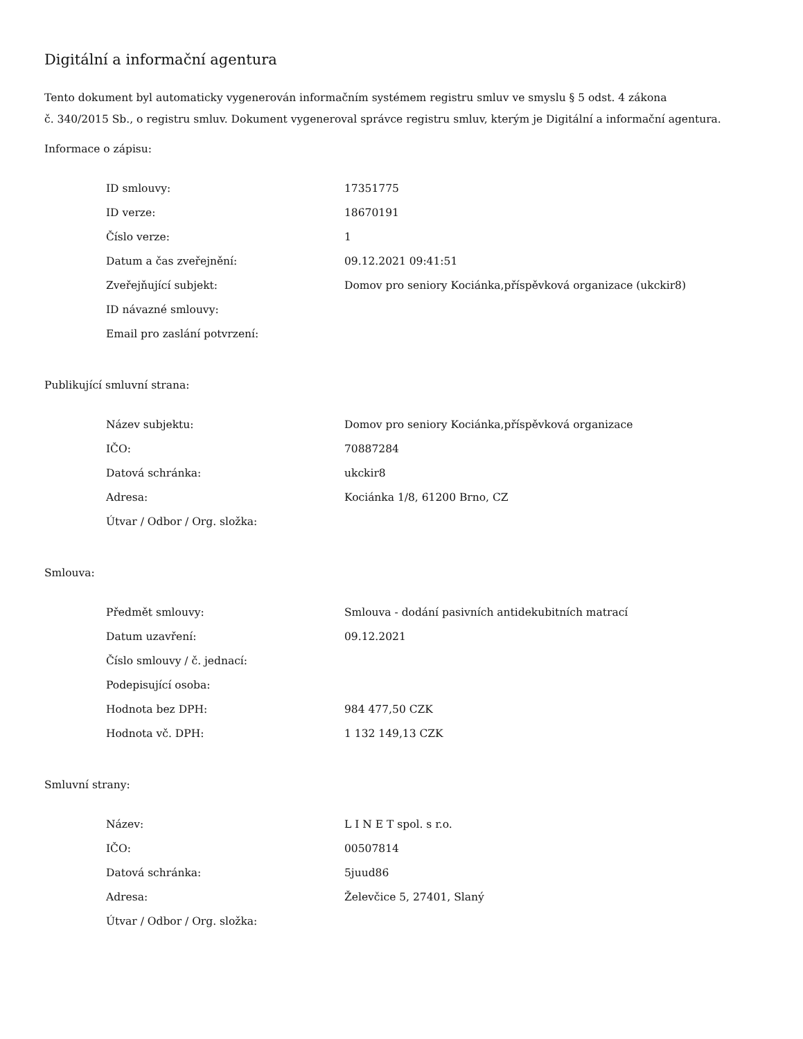Digitální a informační agentura
Tento dokument byl automaticky vygenerován informačním systémem registru smluv ve smyslu § 5 odst. 4 zákona
č. 340/2015 Sb., o registru smluv. Dokument vygeneroval správce registru smluv, kterým je Digitální a informační agentura.
Informace o zápisu:
| ID smlouvy: | 17351775 |
| ID verze: | 18670191 |
| Číslo verze: | 1 |
| Datum a čas zveřejnění: | 09.12.2021 09:41:51 |
| Zveřejňující subjekt: | Domov pro seniory Kociánka,příspěvková organizace (ukckir8) |
| ID návazné smlouvy: | |
| Email pro zaslání potvrzení: | |
Publikující smluvní strana:
| Název subjektu: | Domov pro seniory Kociánka,příspěvková organizace |
| IČO: | 70887284 |
| Datová schránka: | ukckir8 |
| Adresa: | Kociánka 1/8, 61200 Brno, CZ |
| Útvar / Odbor / Org. složka: | |
Smlouva:
| Předmět smlouvy: | Smlouva - dodání pasivních antidekubitních matrací |
| Datum uzavření: | 09.12.2021 |
| Číslo smlouvy / č. jednací: | |
| Podepisující osoba: | |
| Hodnota bez DPH: | 984 477,50 CZK |
| Hodnota vč. DPH: | 1 132 149,13 CZK |
Smluvní strany:
| Název: | L I N E T spol. s r.o. |
| IČO: | 00507814 |
| Datová schránka: | 5juud86 |
| Adresa: | Želevčice 5, 27401, Slaný |
| Útvar / Odbor / Org. složka: | |